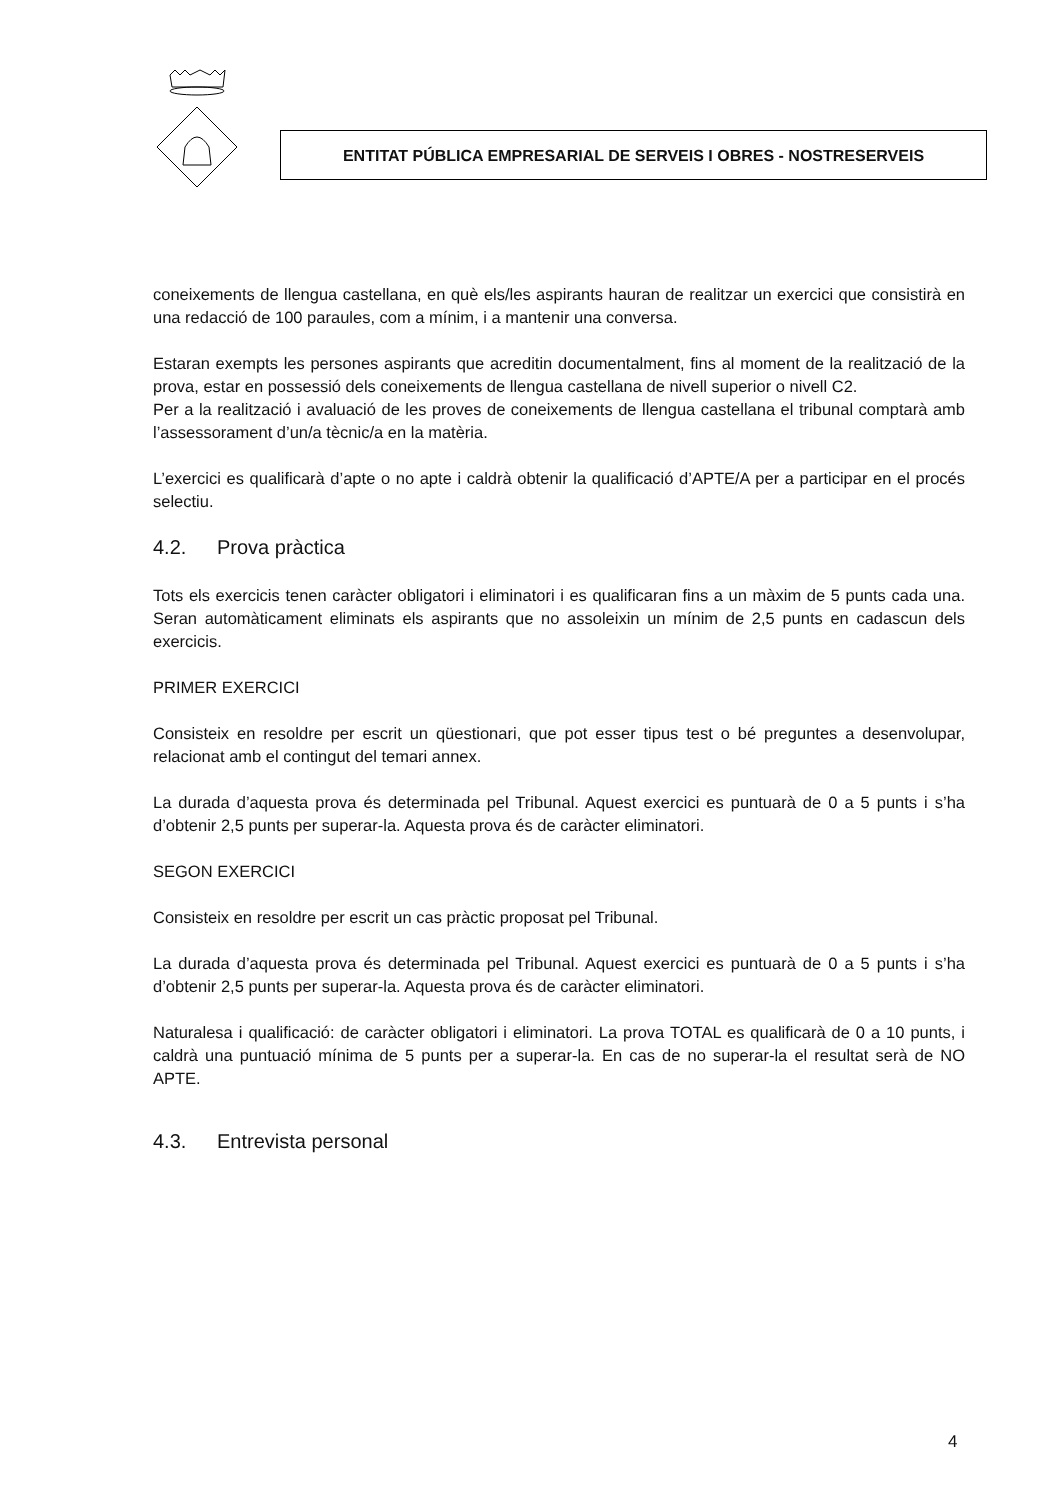ENTITAT PÚBLICA EMPRESARIAL DE SERVEIS I OBRES - NOSTRESERVEIS
coneixements de llengua castellana, en què els/les aspirants hauran de realitzar un exercici que consistirà en una redacció de 100 paraules, com a mínim, i a mantenir una conversa.
Estaran exempts les persones aspirants que acreditin documentalment, fins al moment de la realització de la prova, estar en possessió dels coneixements de llengua castellana de nivell superior o nivell C2.
Per a la realització i avaluació de les proves de coneixements de llengua castellana el tribunal comptarà amb l’assessorament d’un/a tècnic/a en la matèria.
L’exercici es qualificarà d’apte o no apte i caldrà obtenir la qualificació d’APTE/A per a participar en el procés selectiu.
4.2. Prova pràctica
Tots els exercicis tenen caràcter obligatori i eliminatori i es qualificaran fins a un màxim de 5 punts cada una. Seran automàticament eliminats els aspirants que no assoleixin un mínim de 2,5 punts en cadascun dels exercicis.
PRIMER EXERCICI
Consisteix en resoldre per escrit un qüestionari, que pot esser tipus test o bé preguntes a desenvolupar, relacionat amb el contingut del temari annex.
La durada d’aquesta prova és determinada pel Tribunal. Aquest exercici es puntuarà de 0 a 5 punts i s’ha d’obtenir 2,5 punts per superar-la. Aquesta prova és de caràcter eliminatori.
SEGON EXERCICI
Consisteix en resoldre per escrit un cas pràctic proposat pel Tribunal.
La durada d’aquesta prova és determinada pel Tribunal. Aquest exercici es puntuarà de 0 a 5 punts i s’ha d’obtenir 2,5 punts per superar-la. Aquesta prova és de caràcter eliminatori.
Naturalesa i qualificació: de caràcter obligatori i eliminatori. La prova TOTAL es qualificarà de 0 a 10 punts, i caldrà una puntuació mínima de 5 punts per a superar-la. En cas de no superar-la el resultat serà de NO APTE.
4.3. Entrevista personal
4